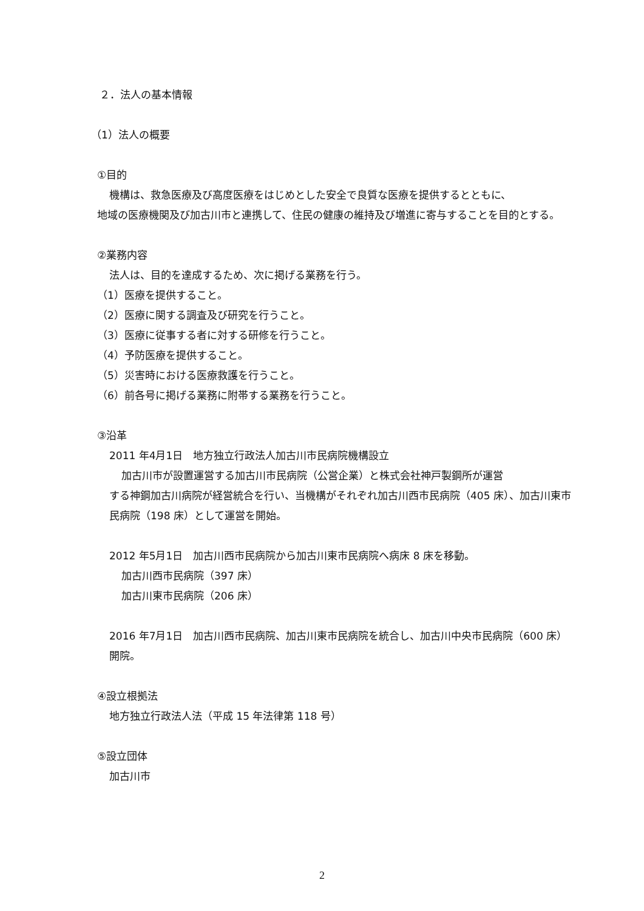２．法人の基本情報
（1）法人の概要
①目的
機構は、救急医療及び高度医療をはじめとした安全で良質な医療を提供するとともに、
地域の医療機関及び加古川市と連携して、住民の健康の維持及び増進に寄与することを目的とする。
②業務内容
法人は、目的を達成するため、次に掲げる業務を行う。
（1）医療を提供すること。
（2）医療に関する調査及び研究を行うこと。
（3）医療に従事する者に対する研修を行うこと。
（4）予防医療を提供すること。
（5）災害時における医療救護を行うこと。
（6）前各号に掲げる業務に附帯する業務を行うこと。
③沿革
2011 年4月1日　地方独立行政法人加古川市民病院機構設立
加古川市が設置運営する加古川市民病院（公営企業）と株式会社神戸製鋼所が運営
する神鋼加古川病院が経営統合を行い、当機構がそれぞれ加古川西市民病院（405 床）、加古川東市民病院（198 床）として運営を開始。
2012 年5月1日　加古川西市民病院から加古川東市民病院へ病床 8 床を移動。
加古川西市民病院（397 床）
加古川東市民病院（206 床）
2016 年7月1日　加古川西市民病院、加古川東市民病院を統合し、加古川中央市民病院（600 床）開院。
④設立根拠法
地方独立行政法人法（平成 15 年法律第 118 号）
⑤設立団体
加古川市
2